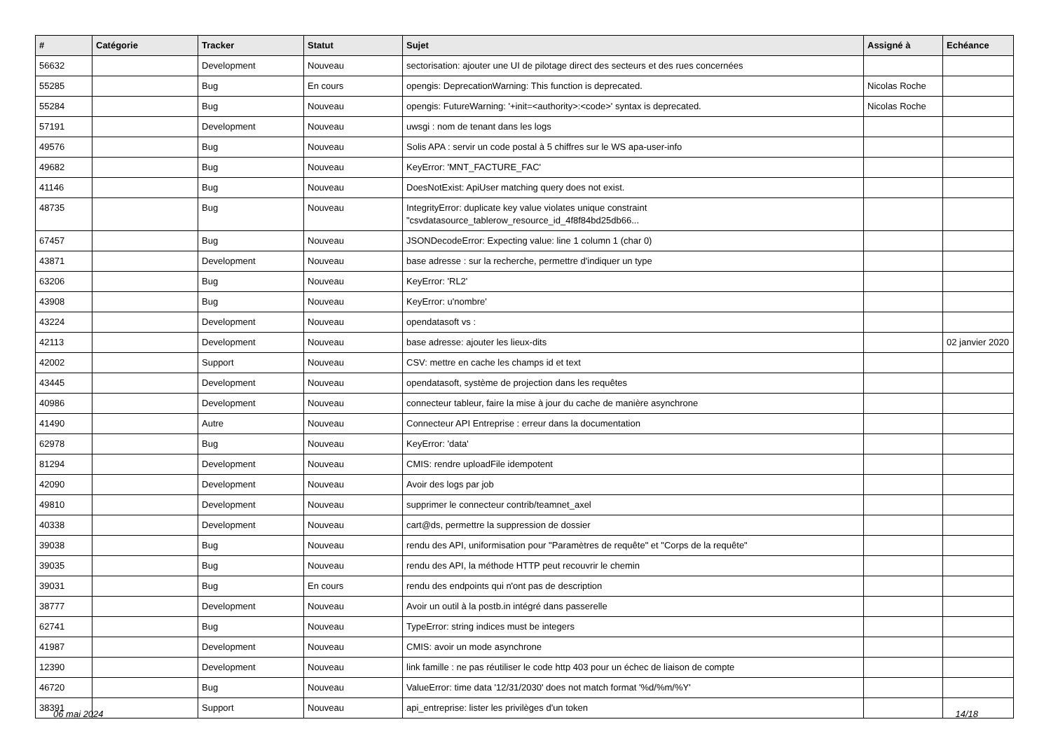| # | Catégorie | Tracker | Statut | Sujet | Assigné à | Echéance |
| --- | --- | --- | --- | --- | --- | --- |
| 56632 | | Development | Nouveau | sectorisation: ajouter une UI de pilotage direct des secteurs et des rues concernées | | |
| 55285 | | Bug | En cours | opengis: DeprecationWarning: This function is deprecated. | Nicolas Roche | |
| 55284 | | Bug | Nouveau | opengis: FutureWarning: '+init=<authority>:<code>' syntax is deprecated. | Nicolas Roche | |
| 57191 | | Development | Nouveau | uwsgi : nom de tenant dans les logs | | |
| 49576 | | Bug | Nouveau | Solis APA : servir un code postal à 5 chiffres sur le WS apa-user-info | | |
| 49682 | | Bug | Nouveau | KeyError: 'MNT_FACTURE_FAC' | | |
| 41146 | | Bug | Nouveau | DoesNotExist: ApiUser matching query does not exist. | | |
| 48735 | | Bug | Nouveau | IntegrityError: duplicate key value violates unique constraint "csvdatasource_tablerow_resource_id_4f8f84bd25db66... | | |
| 67457 | | Bug | Nouveau | JSONDecodeError: Expecting value: line 1 column 1 (char 0) | | |
| 43871 | | Development | Nouveau | base adresse : sur la recherche, permettre d'indiquer un type | | |
| 63206 | | Bug | Nouveau | KeyError: 'RL2' | | |
| 43908 | | Bug | Nouveau | KeyError: u'nombre' | | |
| 43224 | | Development | Nouveau | opendatasoft vs : | | |
| 42113 | | Development | Nouveau | base adresse: ajouter les lieux-dits | | 02 janvier 2020 |
| 42002 | | Support | Nouveau | CSV: mettre en cache les champs id et text | | |
| 43445 | | Development | Nouveau | opendatasoft, système de projection dans les requêtes | | |
| 40986 | | Development | Nouveau | connecteur tableur, faire la mise à jour du cache de manière asynchrone | | |
| 41490 | | Autre | Nouveau | Connecteur API Entreprise : erreur dans la documentation | | |
| 62978 | | Bug | Nouveau | KeyError: 'data' | | |
| 81294 | | Development | Nouveau | CMIS: rendre uploadFile idempotent | | |
| 42090 | | Development | Nouveau | Avoir des logs par job | | |
| 49810 | | Development | Nouveau | supprimer le connecteur contrib/teamnet_axel | | |
| 40338 | | Development | Nouveau | cart@ds, permettre la suppression de dossier | | |
| 39038 | | Bug | Nouveau | rendu des API, uniformisation pour "Paramètres de requête" et "Corps de la requête" | | |
| 39035 | | Bug | Nouveau | rendu des API, la méthode HTTP peut recouvrir le chemin | | |
| 39031 | | Bug | En cours | rendu des endpoints qui n'ont pas de description | | |
| 38777 | | Development | Nouveau | Avoir un outil à la postb.in intégré dans passerelle | | |
| 62741 | | Bug | Nouveau | TypeError: string indices must be integers | | |
| 41987 | | Development | Nouveau | CMIS: avoir un mode asynchrone | | |
| 12390 | | Development | Nouveau | link famille : ne pas réutiliser le code http 403 pour un échec de liaison de compte | | |
| 46720 | | Bug | Nouveau | ValueError: time data '12/31/2030' does not match format '%d/%m/%Y' | | |
| 38391 | | Support | Nouveau | api_entreprise: lister les privilèges d'un token | | |
06 mai 2024 14/18